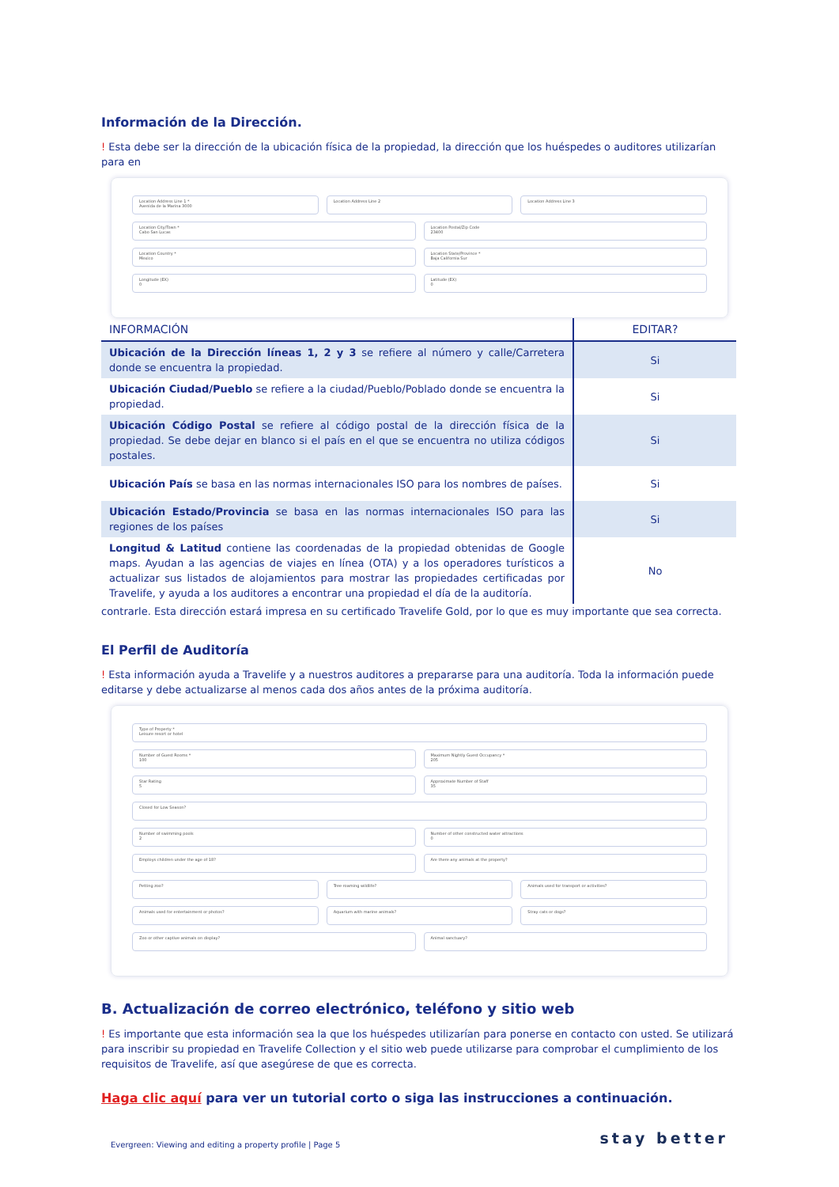Información de la Dirección.
! Esta debe ser la dirección de la ubicación física de la propiedad, la dirección que los huéspedes o auditores utilizarían para en
Location Address Line 1 *
Avenida de la Marina 3000
Location Address Line 2 Location Address Line 3
Location City/Town *
Cabo San Lucas
Location Postal/Zip Code
23400
Location Country *
Mexico
Location State/Province *
Baja California Sur
Longitude (EX)
0
Latitude (EX)
0
| INFORMACIÓN | EDITAR? |
| --- | --- |
| Ubicación de la Dirección líneas 1, 2 y 3 se refiere al número y calle/Carretera donde se encuentra la propiedad. | Si |
| Ubicación Ciudad/Pueblo se refiere a la ciudad/Pueblo/Poblado donde se encuentra la propiedad. | Si |
| Ubicación Código Postal se refiere al código postal de la dirección física de la propiedad. Se debe dejar en blanco si el país en el que se encuentra no utiliza códigos postales. | Si |
| Ubicación País se basa en las normas internacionales ISO para los nombres de países. | Si |
| Ubicación Estado/Provincia se basa en las normas internacionales ISO para las regiones de los países | Si |
| Longitud & Latitud contiene las coordenadas de la propiedad obtenidas de Google maps. Ayudan a las agencias de viajes en línea (OTA) y a los operadores turísticos a actualizar sus listados de alojamientos para mostrar las propiedades certificadas por Travelife, y ayuda a los auditores a encontrar una propiedad el día de la auditoría. | No |
contrarle. Esta dirección estará impresa en su certificado Travelife Gold, por lo que es muy importante que sea correcta.
El Perfil de Auditoría
! Esta información ayuda a Travelife y a nuestros auditores a prepararse para una auditoría. Toda la información puede editarse y debe actualizarse al menos cada dos años antes de la próxima auditoría.
Type of Property *
Leisure resort or hotel
Number of Guest Rooms *
100
Maximum Nightly Guest Occupancy *
205
Star Rating
5
Approximate Number of Staff
35
Closed for Low Season?
Number of swimming pools
2
Number of other constructed water attractions
0
Employs children under the age of 18?
Are there any animals at the property?
Petting zoo? Tree roaming wildlife? Animals used for transport or activities?
Animals used for entertainment or photos?
Aquarium with marine animals? Stray cats or dogs?
Zoo or other captive animals on display?
Animal sanctuary?
B. Actualización de correo electrónico, teléfono y sitio web
! Es importante que esta información sea la que los huéspedes utilizarían para ponerse en contacto con usted. Se utilizará para inscribir su propiedad en Travelife Collection y el sitio web puede utilizarse para comprobar el cumplimiento de los requisitos de Travelife, así que asegúrese de que es correcta.
Haga clic aquí para ver un tutorial corto o siga las instrucciones a continuación.
Evergreen: Viewing and editing a property profile | Page 5 stay better